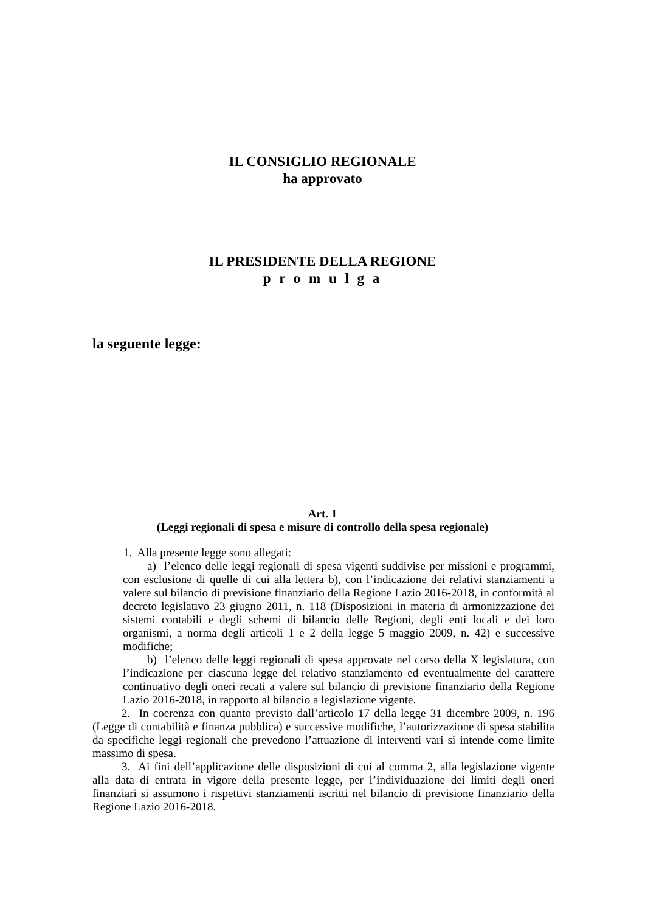IL CONSIGLIO REGIONALE
ha approvato
IL PRESIDENTE DELLA REGIONE
p r o m u l g a
la seguente legge:
Art. 1
(Leggi regionali di spesa e misure di controllo della spesa regionale)
1. Alla presente legge sono allegati:
a) l’elenco delle leggi regionali di spesa vigenti suddivise per missioni e programmi, con esclusione di quelle di cui alla lettera b), con l’indicazione dei relativi stanziamenti a valere sul bilancio di previsione finanziario della Regione Lazio 2016-2018, in conformità al decreto legislativo 23 giugno 2011, n. 118 (Disposizioni in materia di armonizzazione dei sistemi contabili e degli schemi di bilancio delle Regioni, degli enti locali e dei loro organismi, a norma degli articoli 1 e 2 della legge 5 maggio 2009, n. 42) e successive modifiche;
b) l’elenco delle leggi regionali di spesa approvate nel corso della X legislatura, con l’indicazione per ciascuna legge del relativo stanziamento ed eventualmente del carattere continuativo degli oneri recati a valere sul bilancio di previsione finanziario della Regione Lazio 2016-2018, in rapporto al bilancio a legislazione vigente.
2. In coerenza con quanto previsto dall’articolo 17 della legge 31 dicembre 2009, n. 196 (Legge di contabilità e finanza pubblica) e successive modifiche, l’autorizzazione di spesa stabilita da specifiche leggi regionali che prevedono l’attuazione di interventi vari si intende come limite massimo di spesa.
3. Ai fini dell’applicazione delle disposizioni di cui al comma 2, alla legislazione vigente alla data di entrata in vigore della presente legge, per l’individuazione dei limiti degli oneri finanziari si assumono i rispettivi stanziamenti iscritti nel bilancio di previsione finanziario della Regione Lazio 2016-2018.